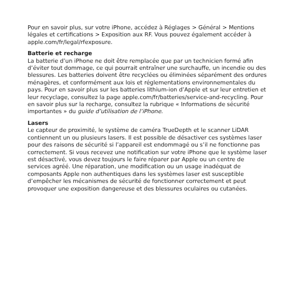Pour en savoir plus, sur votre iPhone, accédez à Réglages > Général > Mentions légales et certifications > Exposition aux RF. Vous pouvez également accéder à apple.com/fr/legal/rfexposure.
Batterie et recharge
La batterie d’un iPhone ne doit être remplacée que par un technicien formé afin d’éviter tout dommage, ce qui pourrait entraîner une surchauffe, un incendie ou des blessures. Les batteries doivent être recyclées ou éliminées séparément des ordures ménagères, et conformément aux lois et réglementations environnementales du pays. Pour en savoir plus sur les batteries lithium-ion d’Apple et sur leur entretien et leur recyclage, consultez la page apple.com/fr/batteries/service-and-recycling. Pour en savoir plus sur la recharge, consultez la rubrique « Informations de sécurité importantes » du guide d’utilisation de l’iPhone.
Lasers
Le capteur de proximité, le système de caméra TrueDepth et le scanner LiDAR contiennent un ou plusieurs lasers. Il est possible de désactiver ces systèmes laser pour des raisons de sécurité si l’appareil est endommagé ou s’il ne fonctionne pas correctement. Si vous recevez une notification sur votre iPhone que le système laser est désactivé, vous devez toujours le faire réparer par Apple ou un centre de services agréé. Une réparation, une modification ou un usage inadéquat de composants Apple non authentiques dans les systèmes laser est susceptible d’empêcher les mécanismes de sécurité de fonctionner correctement et peut provoquer une exposition dangereuse et des blessures oculaires ou cutanées.